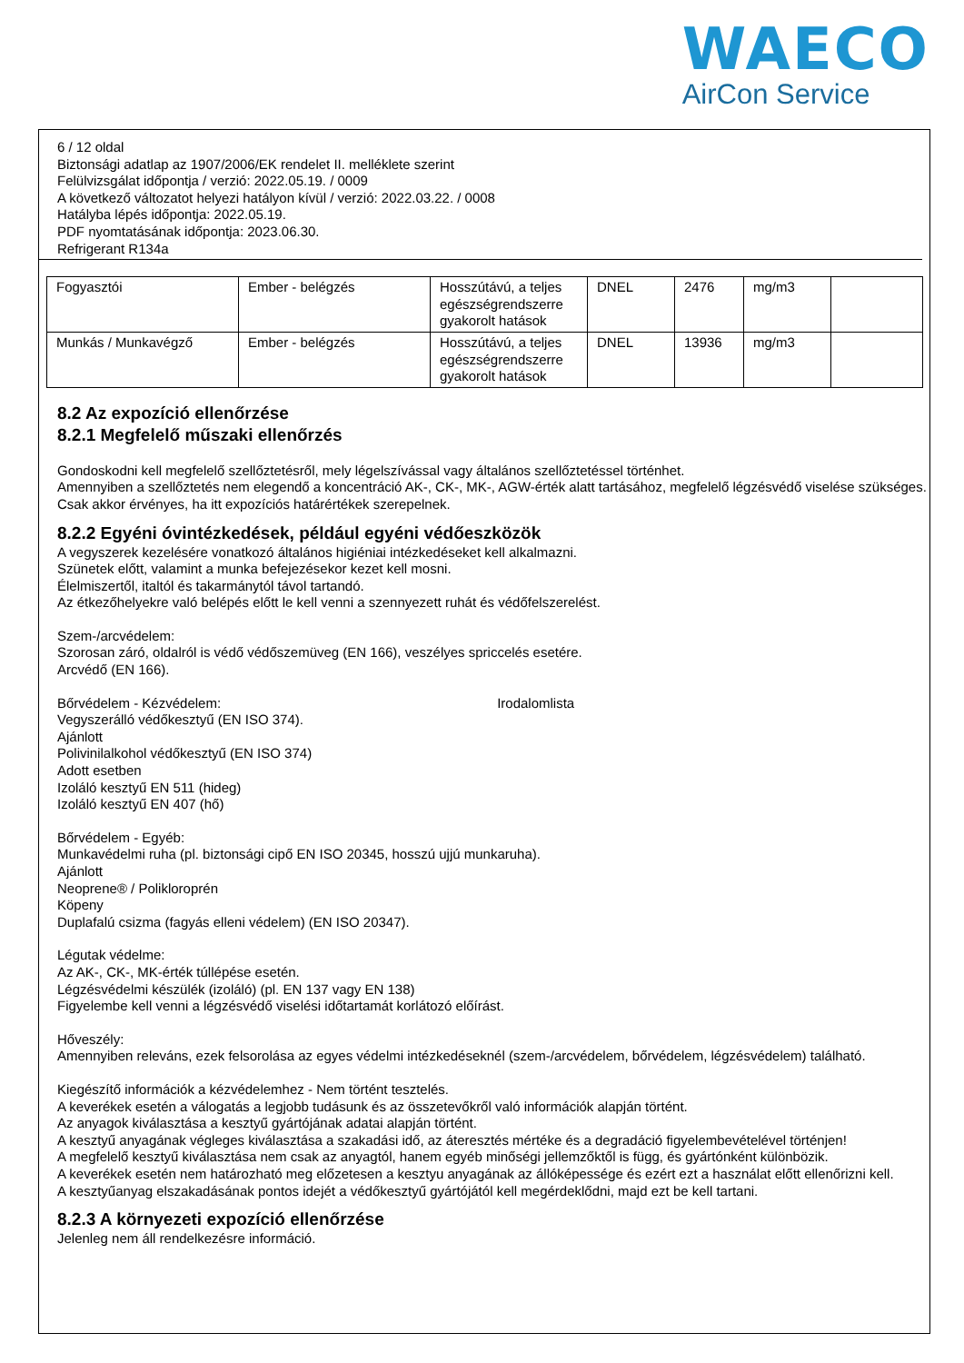WAECO
AirCon Service
6 / 12 oldal
Biztonsági adatlap az 1907/2006/EK rendelet II. melléklete szerint
Felülvizsgálat időpontja / verzió: 2022.05.19. / 0009
A következő változatot helyezi hatályon kívül / verzió: 2022.03.22. / 0008
Hatályba lépés időpontja: 2022.05.19.
PDF nyomtatásának időpontja: 2023.06.30.
Refrigerant R134a
| Fogyasztói | Ember - belégzés | Hosszútávú, a teljes egészségrendszerre gyakorolt hatások | DNEL | 2476 | mg/m3 | |
| Munkás / Munkavégző | Ember - belégzés | Hosszútávú, a teljes egészségrendszerre gyakorolt hatások | DNEL | 13936 | mg/m3 | |
8.2 Az expozíció ellenőrzése
8.2.1 Megfelelő műszaki ellenőrzés
Gondoskodni kell megfelelő szellőztetésről, mely légelszívással vagy általános szellőztetéssel történhet.
Amennyiben a szellőztetés nem elegendő a koncentráció AK-, CK-, MK-, AGW-érték alatt tartásához, megfelelő légzésvédő viselése szükséges.
Csak akkor érvényes, ha itt expozíciós határértékek szerepelnek.
8.2.2 Egyéni óvintézkedések, például egyéni védőeszközök
A vegyszerek kezelésére vonatkozó általános higiéniai intézkedéseket kell alkalmazni.
Szünetek előtt, valamint a munka befejezésekor kezet kell mosni.
Élelmiszertől, italtól és takarmánytól távol tartandó.
Az étkezőhelyekre való belépés előtt le kell venni a szennyezett ruhát és védőfelszerelést.
Szem-/arcvédelem:
Szorosan záró, oldalról is védő védőszemüveg (EN 166), veszélyes spriccelés esetére.
Arcvédő (EN 166).
Bőrvédelem - Kézvédelem: Irodalomlista
Vegyszerálló védőkesztyű (EN ISO 374).
Ajánlott
Polivinilalkohol védőkesztyű (EN ISO 374)
Adott esetben
Izoláló kesztyű EN 511 (hideg)
Izoláló kesztyű EN 407 (hő)
Bőrvédelem - Egyéb:
Munkavédelmi ruha (pl. biztonsági cipő EN ISO 20345, hosszú ujjú munkaruha).
Ajánlott
Neoprene® / Polikloroprén
Köpeny
Duplafalú csizma (fagyás elleni védelem) (EN ISO 20347).
Légutak védelme:
Az AK-, CK-, MK-érték túllépése esetén.
Légzésvédelmi készülék (izoláló) (pl. EN 137 vagy EN 138)
Figyelembe kell venni a légzésvédő viselési időtartamát korlátozó előírást.
Hőveszély:
Amennyiben releváns, ezek felsorolása az egyes védelmi intézkedéseknél (szem-/arcvédelem, bőrvédelem, légzésvédelem) található.
Kiegészítő információk a kézvédelemhez - Nem történt tesztelés.
A keverékek esetén a válogatás a legjobb tudásunk és az összetevőkről való információk alapján történt.
Az anyagok kiválasztása a kesztyű gyártójának adatai alapján történt.
A kesztyű anyagának végleges kiválasztása a szakadási idő, az áteresztés mértéke és a degradáció figyelembevételével történjen!
A megfelelő kesztyű kiválasztása nem csak az anyagtól, hanem egyéb minőségi jellemzőktől is függ, és gyártónként különbözik.
A keverékek esetén nem határozható meg előzetesen a kesztyu anyagának az állóképessége és ezért ezt a használat előtt ellenőrizni kell.
A kesztyűanyag elszakadásának pontos idejét a védőkesztyű gyártójától kell megérdeklődni, majd ezt be kell tartani.
8.2.3 A környezeti expozíció ellenőrzése
Jelenleg nem áll rendelkezésre információ.